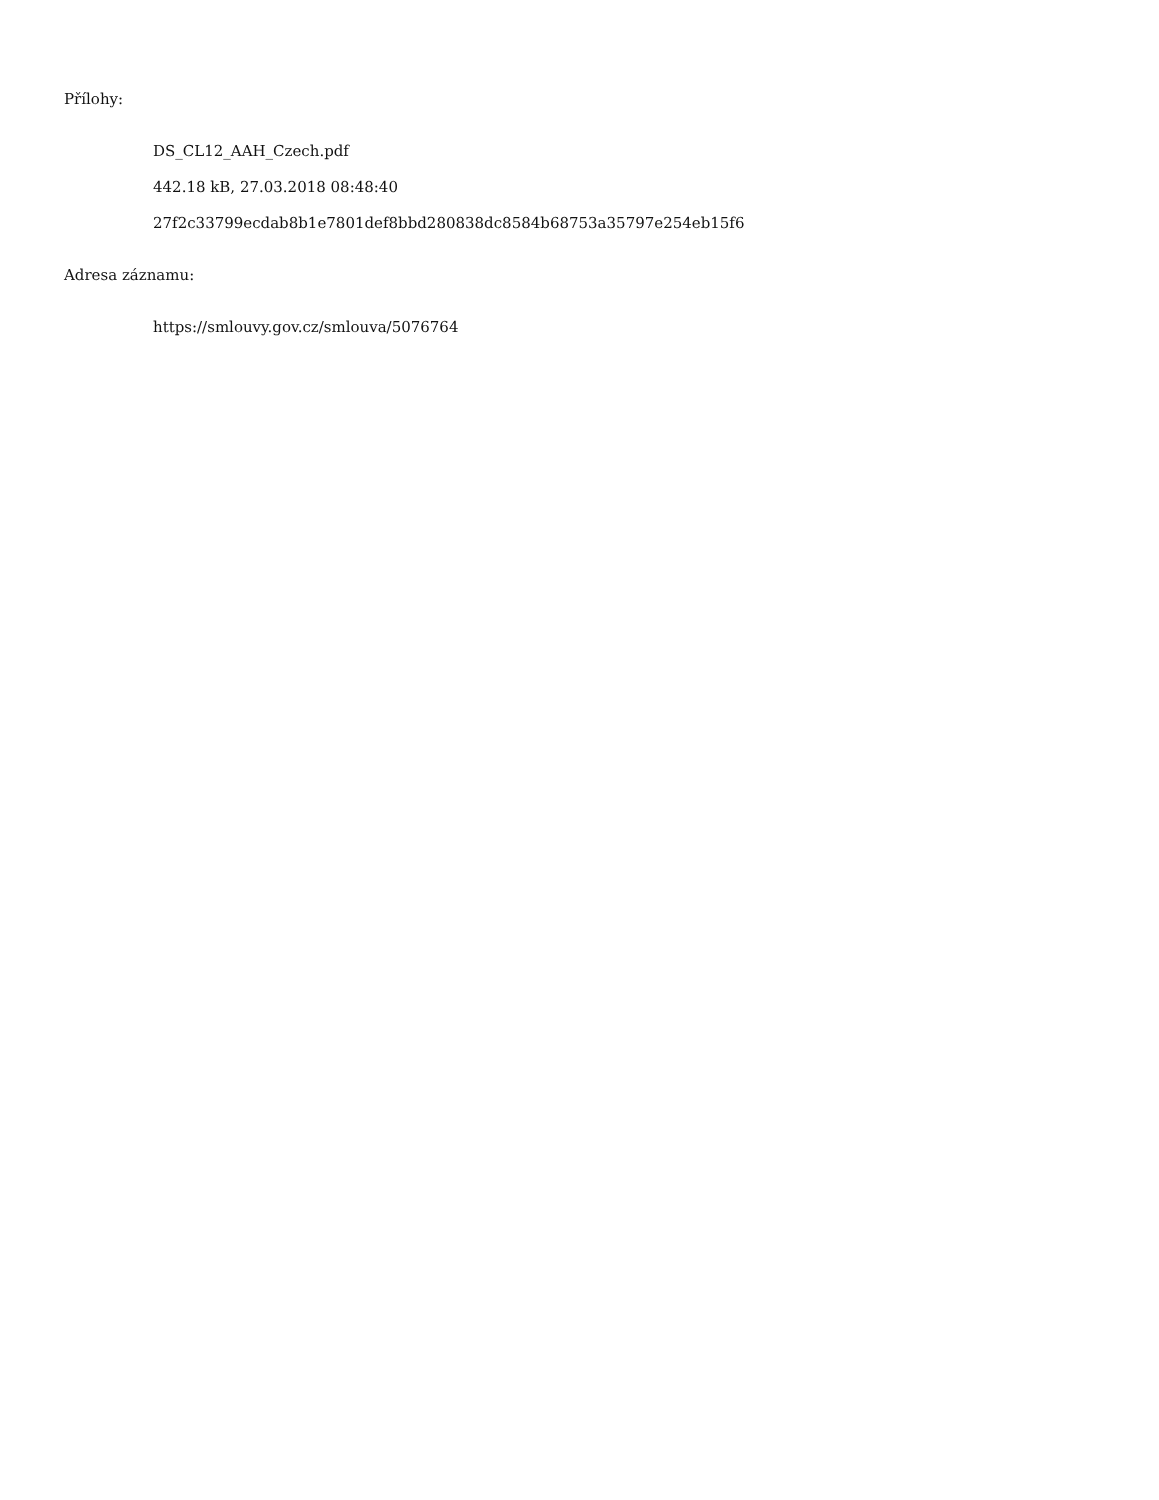Přílohy:
DS_CL12_AAH_Czech.pdf
442.18 kB, 27.03.2018 08:48:40
27f2c33799ecdab8b1e7801def8bbd280838dc8584b68753a35797e254eb15f6
Adresa záznamu:
https://smlouvy.gov.cz/smlouva/5076764